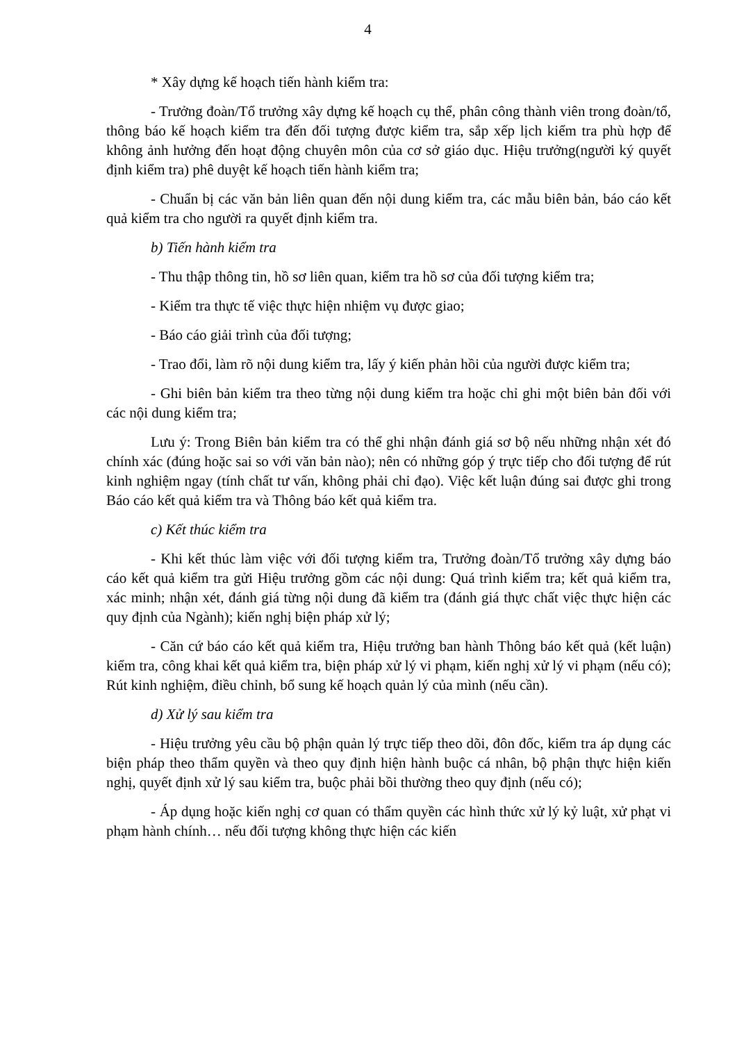4
* Xây dựng kế hoạch tiến hành kiểm tra:
- Trưởng đoàn/Tổ trưởng xây dựng kế hoạch cụ thể, phân công thành viên trong đoàn/tổ, thông báo kế hoạch kiểm tra đến đối tượng được kiểm tra, sắp xếp lịch kiểm tra phù hợp để không ảnh hưởng đến hoạt động chuyên môn của cơ sở giáo dục. Hiệu trưởng(người ký quyết định kiểm tra) phê duyệt kế hoạch tiến hành kiểm tra;
- Chuẩn bị các văn bản liên quan đến nội dung kiểm tra, các mẫu biên bản, báo cáo kết quả kiểm tra cho người ra quyết định kiểm tra.
b) Tiến hành kiểm tra
- Thu thập thông tin, hồ sơ liên quan, kiểm tra hồ sơ của đối tượng kiểm tra;
- Kiểm tra thực tế việc thực hiện nhiệm vụ được giao;
- Báo cáo giải trình của đối tượng;
- Trao đổi, làm rõ nội dung kiểm tra, lấy ý kiến phản hồi của người được kiểm tra;
- Ghi biên bản kiểm tra theo từng nội dung kiểm tra hoặc chỉ ghi một biên bản đối với các nội dung kiểm tra;
Lưu ý: Trong Biên bản kiểm tra có thể ghi nhận đánh giá sơ bộ nếu những nhận xét đó chính xác (đúng hoặc sai so với văn bản nào); nên có những góp ý trực tiếp cho đối tượng để rút kinh nghiệm ngay (tính chất tư vấn, không phải chỉ đạo). Việc kết luận đúng sai được ghi trong Báo cáo kết quả kiểm tra và Thông báo kết quả kiểm tra.
c) Kết thúc kiểm tra
- Khi kết thúc làm việc với đối tượng kiểm tra, Trưởng đoàn/Tổ trưởng xây dựng báo cáo kết quả kiểm tra gửi Hiệu trưởng gồm các nội dung: Quá trình kiểm tra; kết quả kiểm tra, xác minh; nhận xét, đánh giá từng nội dung đã kiểm tra (đánh giá thực chất việc thực hiện các quy định của Ngành); kiến nghị biện pháp xử lý;
- Căn cứ báo cáo kết quả kiểm tra, Hiệu trưởng ban hành Thông báo kết quả (kết luận) kiểm tra, công khai kết quả kiểm tra, biện pháp xử lý vi phạm, kiến nghị xử lý vi phạm (nếu có); Rút kinh nghiệm, điều chỉnh, bổ sung kế hoạch quản lý của mình (nếu cần).
d) Xử lý sau kiểm tra
- Hiệu trưởng yêu cầu bộ phận quản lý trực tiếp theo dõi, đôn đốc, kiểm tra áp dụng các biện pháp theo thẩm quyền và theo quy định hiện hành buộc cá nhân, bộ phận thực hiện kiến nghị, quyết định xử lý sau kiểm tra, buộc phải bồi thường theo quy định (nếu có);
- Áp dụng hoặc kiến nghị cơ quan có thẩm quyền các hình thức xử lý kỷ luật, xử phạt vi phạm hành chính… nếu đối tượng không thực hiện các kiến